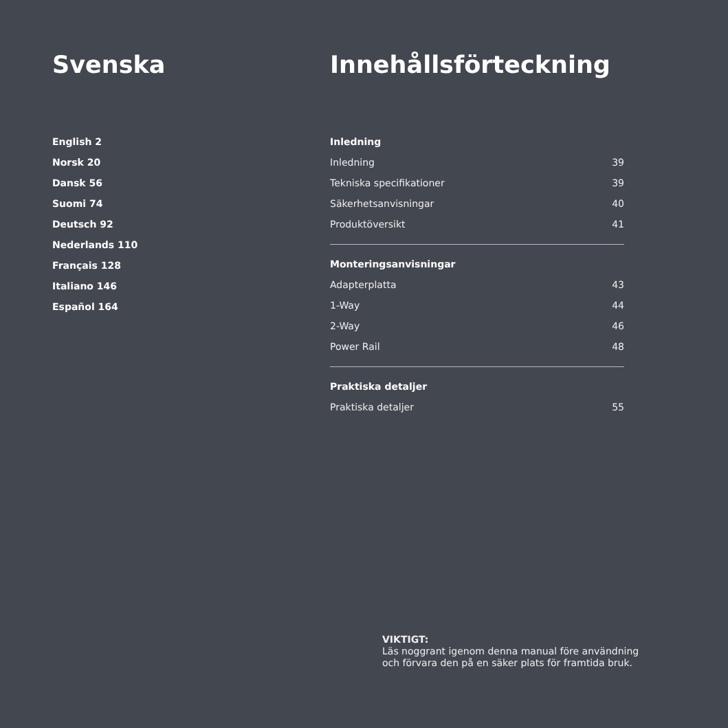Svenska
English 2
Norsk 20
Dansk 56
Suomi 74
Deutsch 92
Nederlands 110
Français 128
Italiano 146
Español 164
Innehållsförteckning
Inledning
Inledning 39
Tekniska specifikationer 39
Säkerhetsanvisningar 40
Produktöversikt 41
Monteringsanvisningar
Adapterplatta 43
1-Way 44
2-Way 46
Power Rail 48
Praktiska detaljer
Praktiska detaljer 55
VIKTIGT:
Läs noggrant igenom denna manual före användning
och förvara den på en säker plats för framtida bruk.